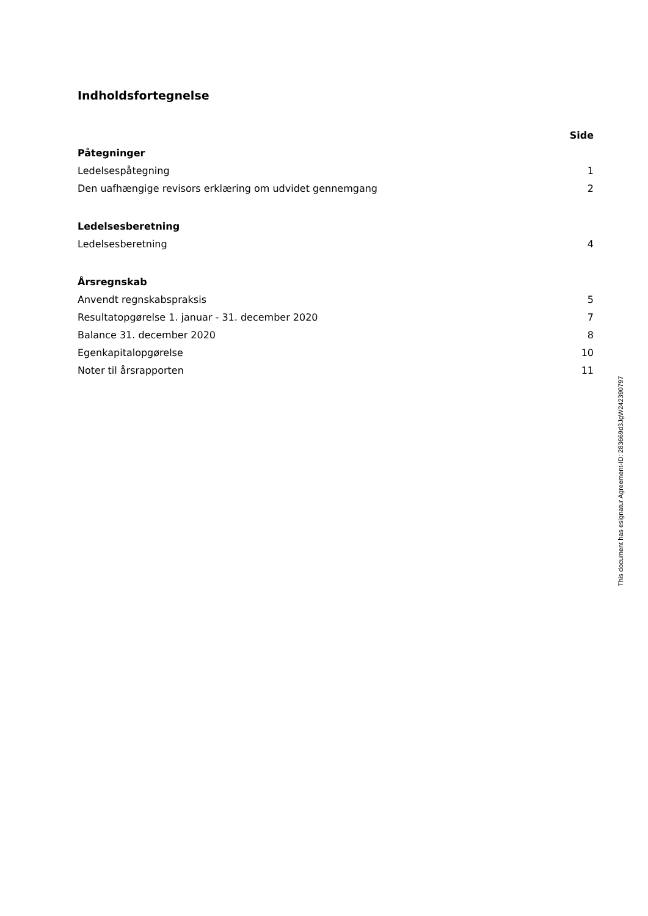Indholdsfortegnelse
Side
Påtegninger
Ledelsespåtegning 1
Den uafhængige revisors erklæring om udvidet gennemgang 2
Ledelsesberetning
Ledelsesberetning 4
Årsregnskab
Anvendt regnskabspraksis 5
Resultatopgørelse 1. januar - 31. december 2020 7
Balance 31. december 2020 8
Egenkapitalopgørelse 10
Noter til årsrapporten 11
This document has esignatur Agreement-ID: 283669d3JgW242390797